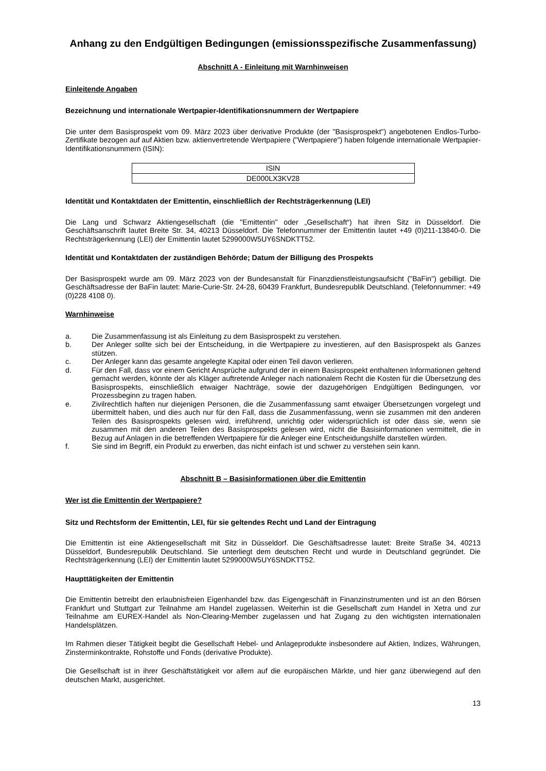Anhang zu den Endgültigen Bedingungen (emissionsspezifische Zusammenfassung)
Abschnitt A - Einleitung mit Warnhinweisen
Einleitende Angaben
Bezeichnung und internationale Wertpapier-Identifikationsnummern der Wertpapiere
Die unter dem Basisprospekt vom 09. März 2023 über derivative Produkte (der "Basisprospekt") angebotenen Endlos-Turbo-Zertifikate bezogen auf auf Aktien bzw. aktienvertretende Wertpapiere ("Wertpapiere") haben folgende internationale Wertpapier-Identifikationsnummern (ISIN):
| ISIN |
| DE000LX3KV28 |
Identität und Kontaktdaten der Emittentin, einschließlich der Rechtsträgerkennung (LEI)
Die Lang und Schwarz Aktiengesellschaft (die "Emittentin" oder „Gesellschaft“) hat ihren Sitz in Düsseldorf. Die Geschäftsanschrift lautet Breite Str. 34, 40213 Düsseldorf. Die Telefonnummer der Emittentin lautet +49 (0)211-13840-0. Die Rechtsträgerkennung (LEI) der Emittentin lautet 5299000W5UY6SNDKTT52.
Identität und Kontaktdaten der zuständigen Behörde; Datum der Billigung des Prospekts
Der Basisprospekt wurde am 09. März 2023 von der Bundesanstalt für Finanzdienstleistungsaufsicht ("BaFin") gebilligt. Die Geschäftsadresse der BaFin lautet: Marie-Curie-Str. 24-28, 60439 Frankfurt, Bundesrepublik Deutschland. (Telefonnummer: +49 (0)228 4108 0).
Warnhinweise
a. Die Zusammenfassung ist als Einleitung zu dem Basisprospekt zu verstehen.
b. Der Anleger sollte sich bei der Entscheidung, in die Wertpapiere zu investieren, auf den Basisprospekt als Ganzes stützen.
c. Der Anleger kann das gesamte angelegte Kapital oder einen Teil davon verlieren.
d. Für den Fall, dass vor einem Gericht Ansprüche aufgrund der in einem Basisprospekt enthaltenen Informationen geltend gemacht werden, könnte der als Kläger auftretende Anleger nach nationalem Recht die Kosten für die Übersetzung des Basisprospekts, einschließlich etwaiger Nachträge, sowie der dazugehörigen Endgültigen Bedingungen, vor Prozessbeginn zu tragen haben.
e. Zivilrechtlich haften nur diejenigen Personen, die die Zusammenfassung samt etwaiger Übersetzungen vorgelegt und übermittelt haben, und dies auch nur für den Fall, dass die Zusammenfassung, wenn sie zusammen mit den anderen Teilen des Basisprospekts gelesen wird, irreführend, unrichtig oder widersprüchlich ist oder dass sie, wenn sie zusammen mit den anderen Teilen des Basisprospekts gelesen wird, nicht die Basisinformationen vermittelt, die in Bezug auf Anlagen in die betreffenden Wertpapiere für die Anleger eine Entscheidungshilfe darstellen würden.
f. Sie sind im Begriff, ein Produkt zu erwerben, das nicht einfach ist und schwer zu verstehen sein kann.
Abschnitt B – Basisinformationen über die Emittentin
Wer ist die Emittentin der Wertpapiere?
Sitz und Rechtsform der Emittentin, LEI, für sie geltendes Recht und Land der Eintragung
Die Emittentin ist eine Aktiengesellschaft mit Sitz in Düsseldorf. Die Geschäftsadresse lautet: Breite Straße 34, 40213 Düsseldorf, Bundesrepublik Deutschland. Sie unterliegt dem deutschen Recht und wurde in Deutschland gegründet. Die Rechtsträgerkennung (LEI) der Emittentin lautet 5299000W5UY6SNDKTT52.
Haupttätigkeiten der Emittentin
Die Emittentin betreibt den erlaubnisfreien Eigenhandel bzw. das Eigengeschäft in Finanzinstrumenten und ist an den Börsen Frankfurt und Stuttgart zur Teilnahme am Handel zugelassen. Weiterhin ist die Gesellschaft zum Handel in Xetra und zur Teilnahme am EUREX-Handel als Non-Clearing-Member zugelassen und hat Zugang zu den wichtigsten internationalen Handelsplätzen.
Im Rahmen dieser Tätigkeit begibt die Gesellschaft Hebel- und Anlageprodukte insbesondere auf Aktien, Indizes, Währungen, Zinsterminkontrakte, Rohstoffe und Fonds (derivative Produkte).
Die Gesellschaft ist in ihrer Geschäftstätigkeit vor allem auf die europäischen Märkte, und hier ganz überwiegend auf den deutschen Markt, ausgerichtet.
13